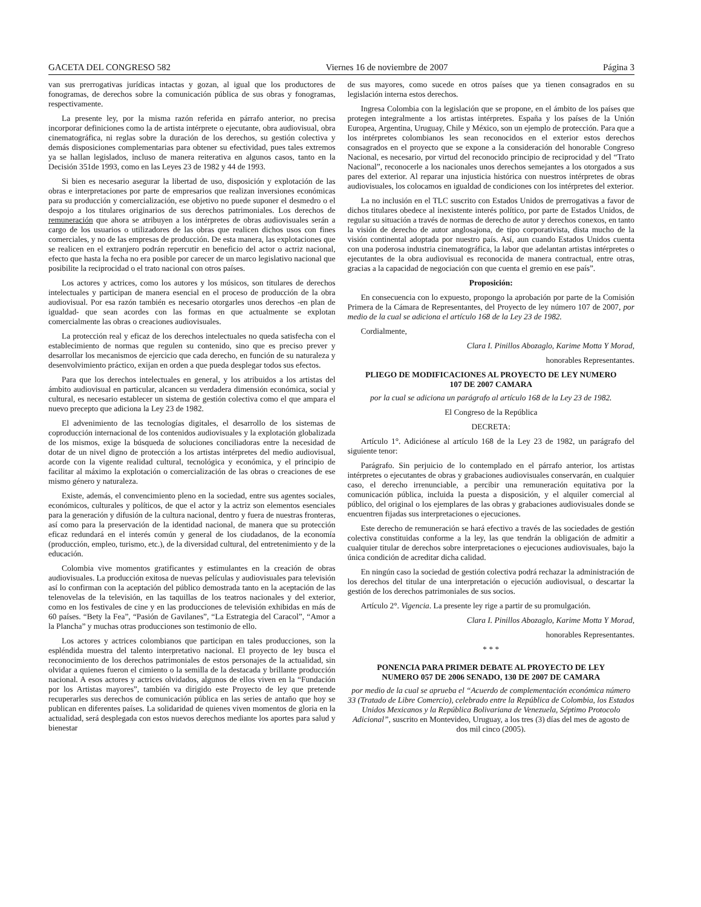GACETA DEL CONGRESO 582 Viernes 16 de noviembre de 2007 Página 3
van sus prerrogativas jurídicas intactas y gozan, al igual que los productores de fonogramas, de derechos sobre la comunicación pública de sus obras y fonogramas, respectivamente.
La presente ley, por la misma razón referida en párrafo anterior, no precisa incorporar definiciones como la de artista intérprete o ejecutante, obra audiovisual, obra cinematográfica, ni reglas sobre la duración de los derechos, su gestión colectiva y demás disposiciones complementarias para obtener su efectividad, pues tales extremos ya se hallan legislados, incluso de manera reiterativa en algunos casos, tanto en la Decisión 351de 1993, como en las Leyes 23 de 1982 y 44 de 1993.
Si bien es necesario asegurar la libertad de uso, disposición y explotación de las obras e interpretaciones por parte de empresarios que realizan inversiones económicas para su producción y comercialización, ese objetivo no puede suponer el desmedro o el despojo a los titulares originarios de sus derechos patrimoniales. Los derechos de remuneración que ahora se atribuyen a los intérpretes de obras audiovisuales serán a cargo de los usuarios o utilizadores de las obras que realicen dichos usos con fines comerciales, y no de las empresas de producción. De esta manera, las explotaciones que se realicen en el extranjero podrán repercutir en beneficio del actor o actriz nacional, efecto que hasta la fecha no era posible por carecer de un marco legislativo nacional que posibilite la reciprocidad o el trato nacional con otros países.
Los actores y actrices, como los autores y los músicos, son titulares de derechos intelectuales y participan de manera esencial en el proceso de producción de la obra audiovisual. Por esa razón también es necesario otorgarles unos derechos -en plan de igualdad- que sean acordes con las formas en que actualmente se explotan comercialmente las obras o creaciones audiovisuales.
La protección real y eficaz de los derechos intelectuales no queda satisfecha con el establecimiento de normas que regulen su contenido, sino que es preciso prever y desarrollar los mecanismos de ejercicio que cada derecho, en función de su naturaleza y desenvolvimiento práctico, exijan en orden a que pueda desplegar todos sus efectos.
Para que los derechos intelectuales en general, y los atribuidos a los artistas del ámbito audiovisual en particular, alcancen su verdadera dimensión económica, social y cultural, es necesario establecer un sistema de gestión colectiva como el que ampara el nuevo precepto que adiciona la Ley 23 de 1982.
El advenimiento de las tecnologías digitales, el desarrollo de los sistemas de coproducción internacional de los contenidos audiovisuales y la explotación globalizada de los mismos, exige la búsqueda de soluciones conciliadoras entre la necesidad de dotar de un nivel digno de protección a los artistas intérpretes del medio audiovisual, acorde con la vigente realidad cultural, tecnológica y económica, y el principio de facilitar al máximo la explotación o comercialización de las obras o creaciones de ese mismo género y naturaleza.
Existe, además, el convencimiento pleno en la sociedad, entre sus agentes sociales, económicos, culturales y políticos, de que el actor y la actriz son elementos esenciales para la generación y difusión de la cultura nacional, dentro y fuera de nuestras fronteras, así como para la preservación de la identidad nacional, de manera que su protección eficaz redundará en el interés común y general de los ciudadanos, de la economía (producción, empleo, turismo, etc.), de la diversidad cultural, del entretenimiento y de la educación.
Colombia vive momentos gratificantes y estimulantes en la creación de obras audiovisuales. La producción exitosa de nuevas películas y audiovisuales para televisión así lo confirman con la aceptación del público demostrada tanto en la aceptación de las telenovelas de la televisión, en las taquillas de los teatros nacionales y del exterior, como en los festivales de cine y en las producciones de televisión exhibidas en más de 60 países. “Bety la Fea”, “Pasión de Gavilanes”, “La Estrategia del Caracol”, “Amor a la Plancha” y muchas otras producciones son testimonio de ello.
Los actores y actrices colombianos que participan en tales producciones, son la espléndida muestra del talento interpretativo nacional. El proyecto de ley busca el reconocimiento de los derechos patrimoniales de estos personajes de la actualidad, sin olvidar a quienes fueron el cimiento o la semilla de la destacada y brillante producción nacional. A esos actores y actrices olvidados, algunos de ellos viven en la “Fundación por los Artistas mayores”, también va dirigido este Proyecto de ley que pretende recuperarles sus derechos de comunicación pública en las series de antaño que hoy se publican en diferentes países. La solidaridad de quienes viven momentos de gloria en la actualidad, será desplegada con estos nuevos derechos mediante los aportes para salud y bienestar
de sus mayores, como sucede en otros países que ya tienen consagrados en su legislación interna estos derechos.
Ingresa Colombia con la legislación que se propone, en el ámbito de los países que protegen integralmente a los artistas intérpretes. España y los países de la Unión Europea, Argentina, Uruguay, Chile y México, son un ejemplo de protección. Para que a los intérpretes colombianos les sean reconocidos en el exterior estos derechos consagrados en el proyecto que se expone a la consideración del honorable Congreso Nacional, es necesario, por virtud del reconocido principio de reciprocidad y del “Trato Nacional”, reconocerle a los nacionales unos derechos semejantes a los otorgados a sus pares del exterior. Al reparar una injusticia histórica con nuestros intérpretes de obras audiovisuales, los colocamos en igualdad de condiciones con los intérpretes del exterior.
La no inclusión en el TLC suscrito con Estados Unidos de prerrogativas a favor de dichos titulares obedece al inexistente interés político, por parte de Estados Unidos, de regular su situación a través de normas de derecho de autor y derechos conexos, en tanto la visión de derecho de autor anglosajona, de tipo corporativista, dista mucho de la visión continental adoptada por nuestro país. Así, aun cuando Estados Unidos cuenta con una poderosa industria cinematográfica, la labor que adelantan artistas intérpretes o ejecutantes de la obra audiovisual es reconocida de manera contractual, entre otras, gracias a la capacidad de negociación con que cuenta el gremio en ese país”.
Proposición:
En consecuencia con lo expuesto, propongo la aprobación por parte de la Comisión Primera de la Cámara de Representantes, del Proyecto de ley número 107 de 2007, por medio de la cual se adiciona el artículo 168 de la Ley 23 de 1982.
Cordialmente,
Clara I. Pinillos Abozaglo, Karime Motta Y Morad,
honorables Representantes.
PLIEGO DE MODIFICACIONES AL PROYECTO DE LEY NUMERO 107 DE 2007 CAMARA
por la cual se adiciona un parágrafo al artículo 168 de la Ley 23 de 1982.
El Congreso de la República
DECRETA:
Artículo 1°. Adiciónese al artículo 168 de la Ley 23 de 1982, un parágrafo del siguiente tenor:
Parágrafo. Sin perjuicio de lo contemplado en el párrafo anterior, los artistas intérpretes o ejecutantes de obras y grabaciones audiovisuales conservarán, en cualquier caso, el derecho irrenunciable, a percibir una remuneración equitativa por la comunicación pública, incluida la puesta a disposición, y el alquiler comercial al público, del original o los ejemplares de las obras y grabaciones audiovisuales donde se encuentren fijadas sus interpretaciones o ejecuciones.
Este derecho de remuneración se hará efectivo a través de las sociedades de gestión colectiva constituidas conforme a la ley, las que tendrán la obligación de admitir a cualquier titular de derechos sobre interpretaciones o ejecuciones audiovisuales, bajo la única condición de acreditar dicha calidad.
En ningún caso la sociedad de gestión colectiva podrá rechazar la administración de los derechos del titular de una interpretación o ejecución audiovisual, o descartar la gestión de los derechos patrimoniales de sus socios.
Artículo 2°. Vigencia. La presente ley rige a partir de su promulgación.
Clara I. Pinillos Abozaglo, Karime Motta Y Morad,
honorables Representantes.
* * *
PONENCIA PARA PRIMER DEBATE AL PROYECTO DE LEY NUMERO 057 DE 2006 SENADO, 130 DE 2007 DE CAMARA
por medio de la cual se aprueba el “Acuerdo de complementación económica número 33 (Tratado de Libre Comercio), celebrado entre la República de Colombia, los Estados Unidos Mexicanos y la República Bolivariana de Venezuela, Séptimo Protocolo Adicional”, suscrito en Montevideo, Uruguay, a los tres (3) días del mes de agosto de dos mil cinco (2005).